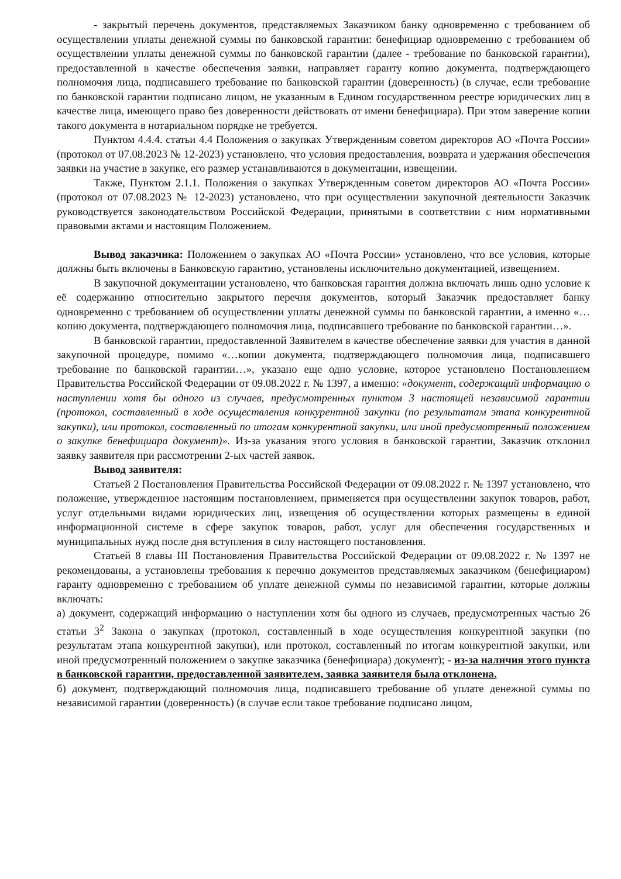- закрытый перечень документов, представляемых Заказчиком банку одновременно с требованием об осуществлении уплаты денежной суммы по банковской гарантии: бенефициар одновременно с требованием об осуществлении уплаты денежной суммы по банковской гарантии (далее - требование по банковской гарантии), предоставленной в качестве обеспечения заявки, направляет гаранту копию документа, подтверждающего полномочия лица, подписавшего требование по банковской гарантии (доверенность) (в случае, если требование по банковской гарантии подписано лицом, не указанным в Едином государственном реестре юридических лиц в качестве лица, имеющего право без доверенности действовать от имени бенефициара). При этом заверение копии такого документа в нотариальном порядке не требуется.
Пунктом 4.4.4. статьи 4.4 Положения о закупках Утвержденным советом директоров АО «Почта России» (протокол от 07.08.2023 № 12-2023) установлено, что условия предоставления, возврата и удержания обеспечения заявки на участие в закупке, его размер устанавливаются в документации, извещении.
Также, Пунктом 2.1.1. Положения о закупках Утвержденным советом директоров АО «Почта России» (протокол от 07.08.2023 № 12-2023) установлено, что при осуществлении закупочной деятельности Заказчик руководствуется законодательством Российской Федерации, принятыми в соответствии с ним нормативными правовыми актами и настоящим Положением.
Вывод заказчика: Положением о закупках АО «Почта России» установлено, что все условия, которые должны быть включены в Банковскую гарантию, установлены исключительно документацией, извещением.
В закупочной документации установлено, что банковская гарантия должна включать лишь одно условие к её содержанию относительно закрытого перечня документов, который Заказчик предоставляет банку одновременно с требованием об осуществлении уплаты денежной суммы по банковской гарантии, а именно «…копию документа, подтверждающего полномочия лица, подписавшего требование по банковской гарантии…».
В банковской гарантии, предоставленной Заявителем в качестве обеспечение заявки для участия в данной закупочной процедуре, помимо «…копии документа, подтверждающего полномочия лица, подписавшего требование по банковской гарантии…», указано еще одно условие, которое установлено Постановлением Правительства Российской Федерации от 09.08.2022 г. № 1397, а именно: «документ, содержащий информацию о наступлении хотя бы одного из случаев, предусмотренных пунктом 3 настоящей независимой гарантии (протокол, составленный в ходе осуществления конкурентной закупки (по результатам этапа конкурентной закупки), или протокол, составленный по итогам конкурентной закупки, или иной предусмотренный положением о закупке бенефициара документ)». Из-за указания этого условия в банковской гарантии, Заказчик отклонил заявку заявителя при рассмотрении 2-ых частей заявок.
Вывод заявителя:
Статьей 2 Постановления Правительства Российской Федерации от 09.08.2022 г. № 1397 установлено, что положение, утвержденное настоящим постановлением, применяется при осуществлении закупок товаров, работ, услуг отдельными видами юридических лиц, извещения об осуществлении которых размещены в единой информационной системе в сфере закупок товаров, работ, услуг для обеспечения государственных и муниципальных нужд после дня вступления в силу настоящего постановления.
Статьей 8 главы III Постановления Правительства Российской Федерации от 09.08.2022 г. № 1397 не рекомендованы, а установлены требования к перечню документов представляемых заказчиком (бенефициаром) гаранту одновременно с требованием об уплате денежной суммы по независимой гарантии, которые должны включать:
а) документ, содержащий информацию о наступлении хотя бы одного из случаев, предусмотренных частью 26 статьи 3<sup>2</sup> Закона о закупках (протокол, составленный в ходе осуществления конкурентной закупки (по результатам этапа конкурентной закупки), или протокол, составленный по итогам конкурентной закупки, или иной предусмотренный положением о закупке заказчика (бенефициара) документ); - из-за наличия этого пункта в банковской гарантии, предоставленной заявителем, заявка заявителя была отклонена.
б) документ, подтверждающий полномочия лица, подписавшего требование об уплате денежной суммы по независимой гарантии (доверенность) (в случае если такое требование подписано лицом,